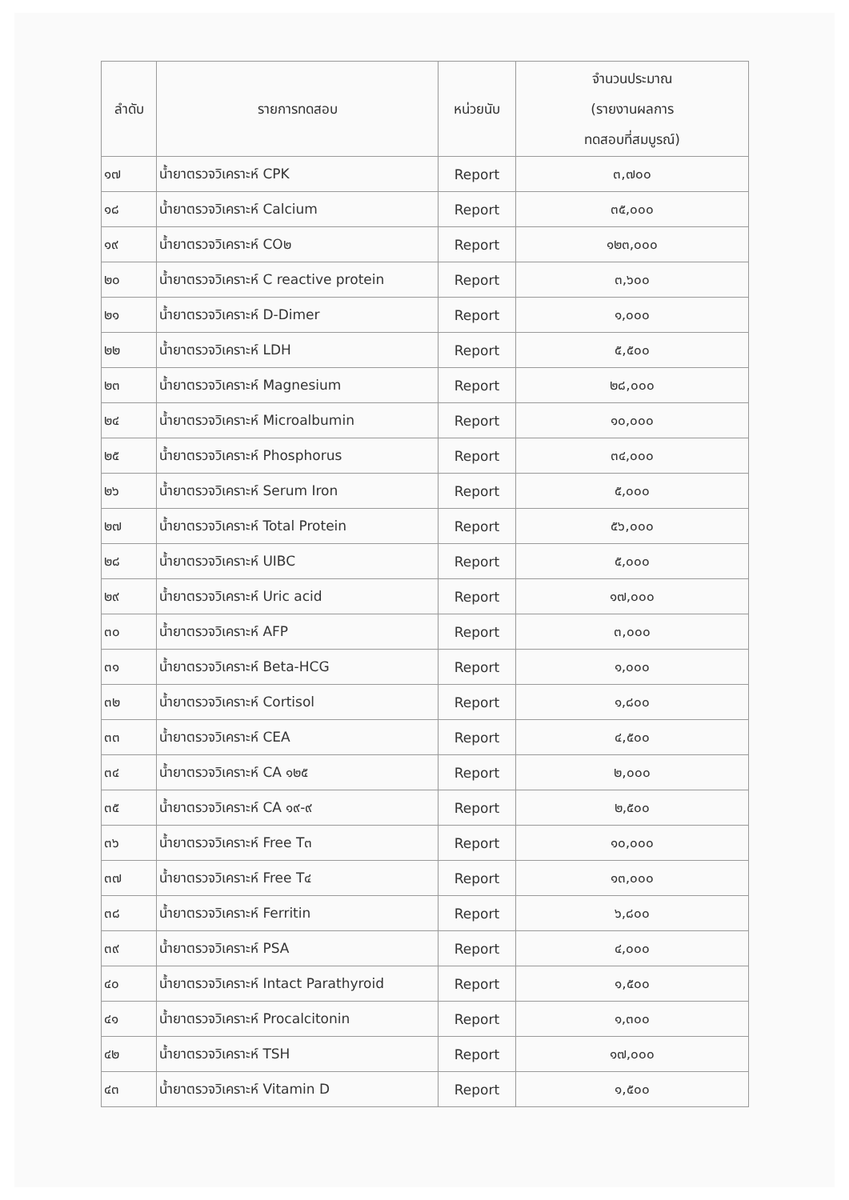| ลำดับ | รายการทดสอบ | หน่วยนับ | จำนวนประมาณ (รายงานผลการ ทดสอบที่สมบูรณ์) |
| --- | --- | --- | --- |
| ๑๗ | น้ำยาตรวจวิเคราะห์ CPK | Report | ๓,๗๐๐ |
| ๑๘ | น้ำยาตรวจวิเคราะห์ Calcium | Report | ๓๕,๐๐๐ |
| ๑๙ | น้ำยาตรวจวิเคราะห์ CO๒ | Report | ๑๒๓,๐๐๐ |
| ๒๐ | น้ำยาตรวจวิเคราะห์ C reactive protein | Report | ๓,๖๐๐ |
| ๒๑ | น้ำยาตรวจวิเคราะห์ D-Dimer | Report | ๑,๐๐๐ |
| ๒๒ | น้ำยาตรวจวิเคราะห์ LDH | Report | ๕,๕๐๐ |
| ๒๓ | น้ำยาตรวจวิเคราะห์ Magnesium | Report | ๒๘,๐๐๐ |
| ๒๔ | น้ำยาตรวจวิเคราะห์ Microalbumin | Report | ๑๐,๐๐๐ |
| ๒๕ | น้ำยาตรวจวิเคราะห์ Phosphorus | Report | ๓๔,๐๐๐ |
| ๒๖ | น้ำยาตรวจวิเคราะห์ Serum Iron | Report | ๕,๐๐๐ |
| ๒๗ | น้ำยาตรวจวิเคราะห์ Total Protein | Report | ๕๖,๐๐๐ |
| ๒๘ | น้ำยาตรวจวิเคราะห์ UIBC | Report | ๕,๐๐๐ |
| ๒๙ | น้ำยาตรวจวิเคราะห์ Uric acid | Report | ๑๗,๐๐๐ |
| ๓๐ | น้ำยาตรวจวิเคราะห์ AFP | Report | ๓,๐๐๐ |
| ๓๑ | น้ำยาตรวจวิเคราะห์ Beta-HCG | Report | ๑,๐๐๐ |
| ๓๒ | น้ำยาตรวจวิเคราะห์ Cortisol | Report | ๑,๘๐๐ |
| ๓๓ | น้ำยาตรวจวิเคราะห์ CEA | Report | ๔,๕๐๐ |
| ๓๔ | น้ำยาตรวจวิเคราะห์ CA ๑๒๕ | Report | ๒,๐๐๐ |
| ๓๕ | น้ำยาตรวจวิเคราะห์ CA ๑๙-๙ | Report | ๒,๕๐๐ |
| ๓๖ | น้ำยาตรวจวิเคราะห์ Free T๓ | Report | ๑๐,๐๐๐ |
| ๓๗ | น้ำยาตรวจวิเคราะห์ Free T๔ | Report | ๑๓,๐๐๐ |
| ๓๘ | น้ำยาตรวจวิเคราะห์ Ferritin | Report | ๖,๘๐๐ |
| ๓๙ | น้ำยาตรวจวิเคราะห์ PSA | Report | ๔,๐๐๐ |
| ๔๐ | น้ำยาตรวจวิเคราะห์ Intact Parathyroid | Report | ๑,๕๐๐ |
| ๔๑ | น้ำยาตรวจวิเคราะห์ Procalcitonin | Report | ๑,๓๐๐ |
| ๔๒ | น้ำยาตรวจวิเคราะห์ TSH | Report | ๑๗,๐๐๐ |
| ๔๓ | น้ำยาตรวจวิเคราะห์ Vitamin D | Report | ๑,๕๐๐ |